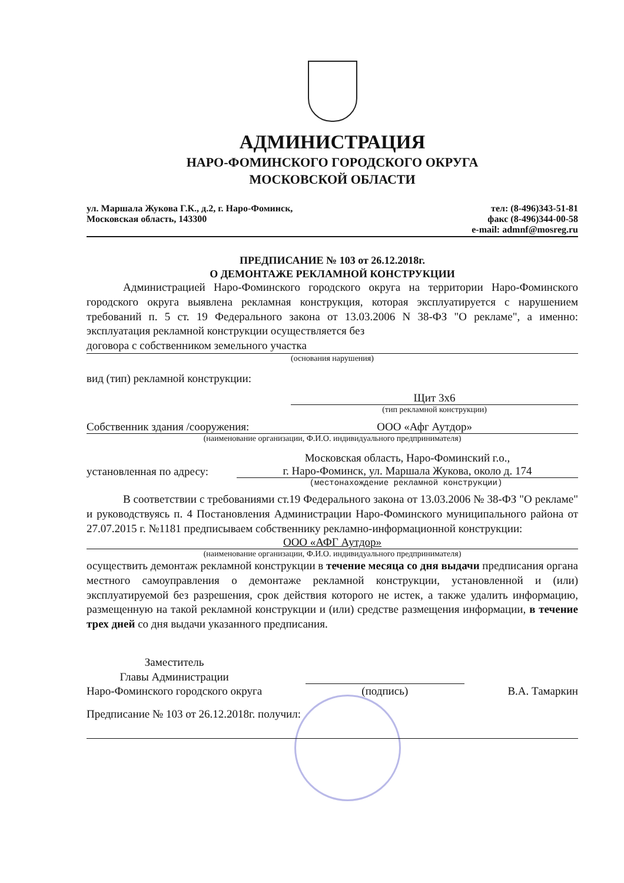АДМИНИСТРАЦИЯ
НАРО-ФОМИНСКОГО ГОРОДСКОГО ОКРУГА
МОСКОВСКОЙ ОБЛАСТИ
ул. Маршала Жукова Г.К., д.2, г. Наро-Фоминск,
Московская область, 143300
тел: (8-496)343-51-81
факс (8-496)344-00-58
e-mail: admnf@mosreg.ru
ПРЕДПИСАНИЕ № 103 от 26.12.2018г.
О ДЕМОНТАЖЕ РЕКЛАМНОЙ КОНСТРУКЦИИ
Администрацией Наро-Фоминского городского округа на территории Наро-Фоминского городского округа выявлена рекламная конструкция, которая эксплуатируется с нарушением требований п. 5 ст. 19 Федерального закона от 13.03.2006 N 38-ФЗ "О рекламе", а именно: эксплуатация рекламной конструкции осуществляется без
договора с собственником земельного участка
(основания нарушения)
вид (тип) рекламной конструкции:
Щит 3х6
(тип рекламной конструкции)
Собственник здания /сооружения: ООО «Афг Аутдор»
(наименование организации, Ф.И.О. индивидуального предпринимателя)
установленная по адресу: Московская область, Наро-Фоминский г.о.,
г. Наро-Фоминск, ул. Маршала Жукова, около д. 174
(местонахождение рекламной конструкции)
В соответствии с требованиями ст.19 Федерального закона от 13.03.2006 № 38-ФЗ "О рекламе" и руководствуясь п. 4 Постановления Администрации Наро-Фоминского муниципального района от 27.07.2015 г. №1181 предписываем собственнику рекламно-информационной конструкции:
ООО «АФГ Аутдор»
(наименование организации, Ф.И.О. индивидуального предпринимателя)
осуществить демонтаж рекламной конструкции в течение месяца со дня выдачи предписания органа местного самоуправления о демонтаже рекламной конструкции, установленной и (или) эксплуатируемой без разрешения, срок действия которого не истек, а также удалить информацию, размещенную на такой рекламной конструкции и (или) средстве размещения информации, в течение трех дней со дня выдачи указанного предписания.
Заместитель
Главы Администрации
Наро-Фоминского городского округа
(подпись)
В.А. Тамаркин
Предписание № 103 от 26.12.2018г. получил: